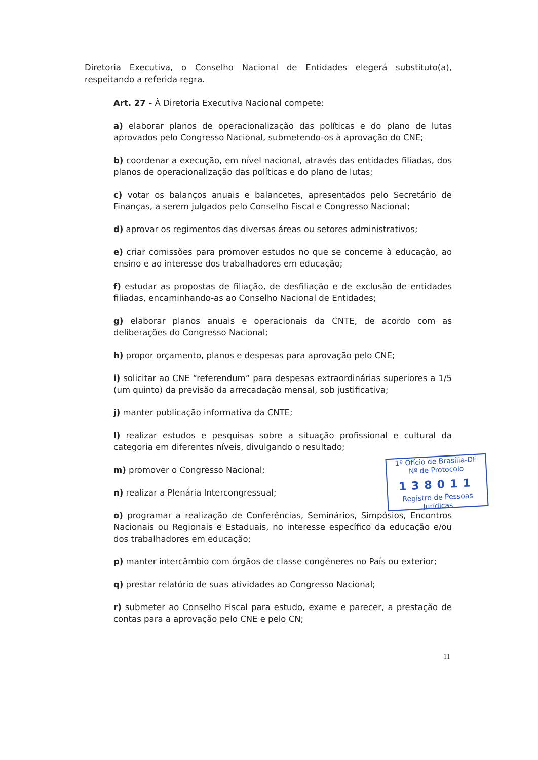Diretoria Executiva, o Conselho Nacional de Entidades elegerá substituto(a), respeitando a referida regra.
Art. 27 - À Diretoria Executiva Nacional compete:
a) elaborar planos de operacionalização das políticas e do plano de lutas aprovados pelo Congresso Nacional, submetendo-os à aprovação do CNE;
b) coordenar a execução, em nível nacional, através das entidades filiadas, dos planos de operacionalização das políticas e do plano de lutas;
c) votar os balanços anuais e balancetes, apresentados pelo Secretário de Finanças, a serem julgados pelo Conselho Fiscal e Congresso Nacional;
d) aprovar os regimentos das diversas áreas ou setores administrativos;
e) criar comissões para promover estudos no que se concerne à educação, ao ensino e ao interesse dos trabalhadores em educação;
f) estudar as propostas de filiação, de desfiliação e de exclusão de entidades filiadas, encaminhando-as ao Conselho Nacional de Entidades;
g) elaborar planos anuais e operacionais da CNTE, de acordo com as deliberações do Congresso Nacional;
h) propor orçamento, planos e despesas para aprovação pelo CNE;
i) solicitar ao CNE “referendum” para despesas extraordinárias superiores a 1/5 (um quinto) da previsão da arrecadação mensal, sob justificativa;
j) manter publicação informativa da CNTE;
l) realizar estudos e pesquisas sobre a situação profissional e cultural da categoria em diferentes níveis, divulgando o resultado;
m) promover o Congresso Nacional;
n) realizar a Plenária Intercongressual;
o) programar a realização de Conferências, Seminários, Simpósios, Encontros Nacionais ou Regionais e Estaduais, no interesse específico da educação e/ou dos trabalhadores em educação;
p) manter intercâmbio com órgãos de classe congêneres no País ou exterior;
q) prestar relatório de suas atividades ao Congresso Nacional;
r) submeter ao Conselho Fiscal para estudo, exame e parecer, a prestação de contas para a aprovação pelo CNE e pelo CN;
1º Ofício de Brasília-DF
Nº de Protocolo
138011
Registro de Pessoas Jurídicas
11